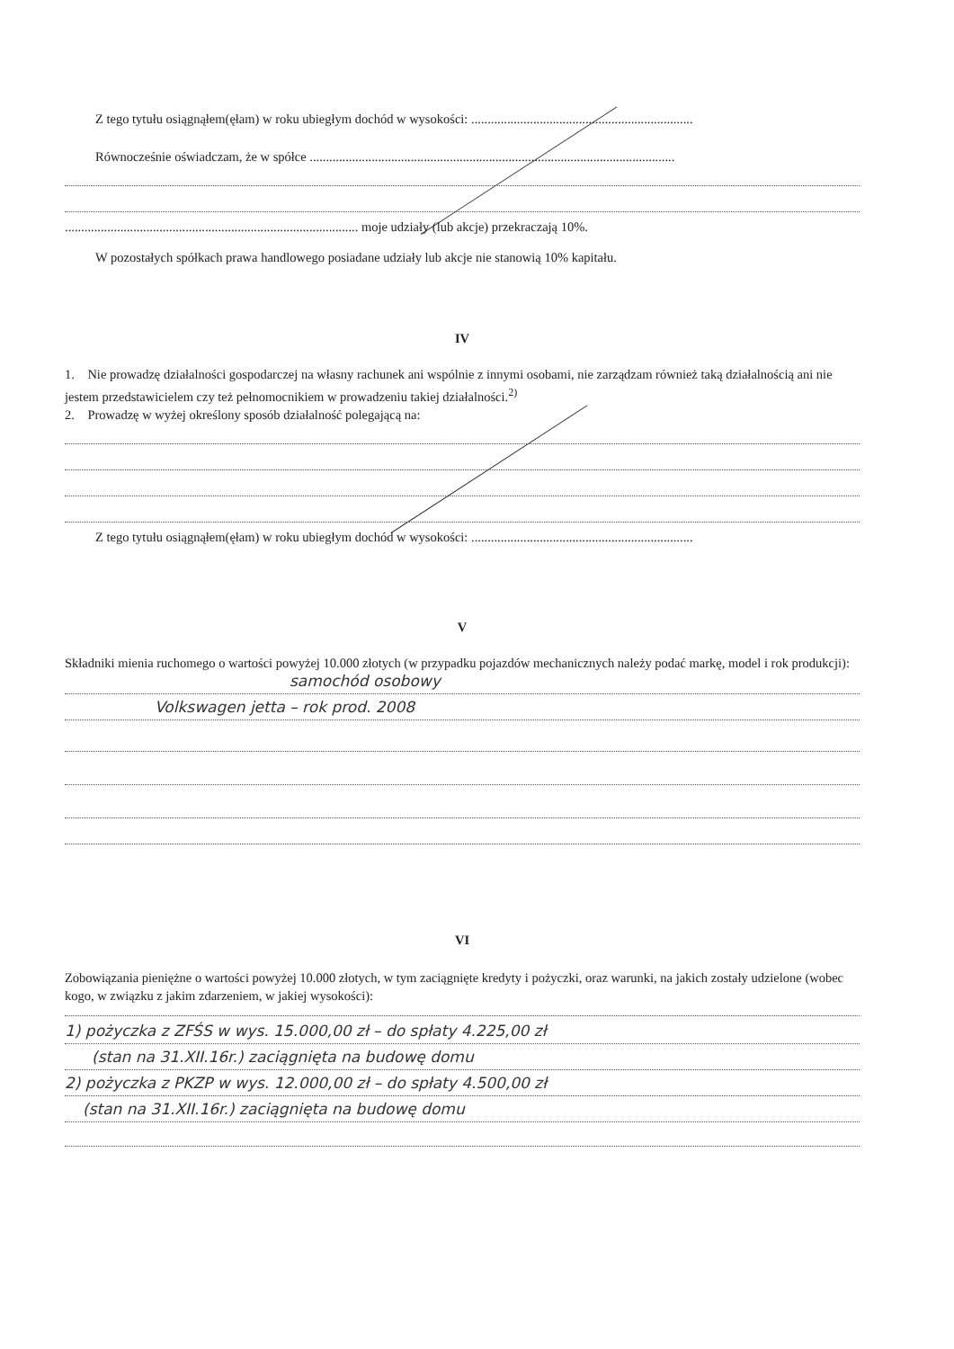Z tego tytułu osiągnąłem(ęłam) w roku ubiegłym dochód w wysokości: ....................................................................
Równocześnie oświadczam, że w spółce ................................................................................................................
.......................................................................................... moje udziały (lub akcje) przekraczają 10%.
W pozostałych spółkach prawa handlowego posiadane udziały lub akcje nie stanowią 10% kapitału.
IV
1. Nie prowadzę działalności gospodarczej na własny rachunek ani wspólnie z innymi osobami, nie zarządzam również taką działalnością ani nie jestem przedstawicielem czy też pełnomocnikiem w prowadzeniu takiej działalności.<sup>2)</sup>
2. Prowadzę w wyżej określony sposób działalność polegającą na:
Z tego tytułu osiągnąłem(ęłam) w roku ubiegłym dochód w wysokości: ....................................................................
V
Składniki mienia ruchomego o wartości powyżej 10.000 złotych (w przypadku pojazdów mechanicznych należy podać markę, model i rok produkcji):
samochód osobowy
Volkswagen jetta – rok prod. 2008
VI
Zobowiązania pieniężne o wartości powyżej 10.000 złotych, w tym zaciągnięte kredyty i pożyczki, oraz warunki, na jakich zostały udzielone (wobec kogo, w związku z jakim zdarzeniem, w jakiej wysokości):
1) pożyczka z ZFŚS w wys. 15.000,00 zł – do spłaty 4.225,00 zł
(stan na 31.XII.16r.) zaciągnięta na budowę domu
2) pożyczka z PKZP w wys. 12.000,00 zł – do spłaty 4.500,00 zł
(stan na 31.XII.16r.) zaciągnięta na budowę domu